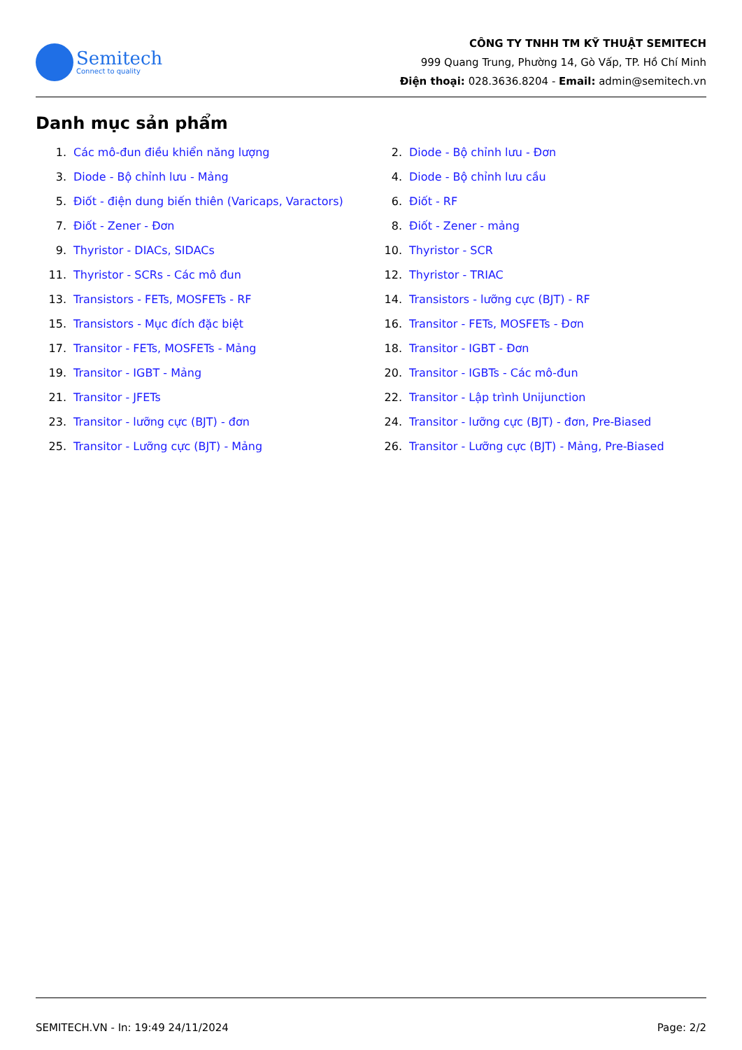Semitech
Connect to quality
CÔNG TY TNHH TM KỸ THUẬT SEMITECH
999 Quang Trung, Phường 14, Gò Vấp, TP. Hồ Chí Minh
Điện thoại: 028.3636.8204 - Email: admin@semitech.vn
Danh mục sản phẩm
1. Các mô-đun điều khiển năng lượng
2. Diode - Bộ chỉnh lưu - Đơn
3. Diode - Bộ chỉnh lưu - Mảng
4. Diode - Bộ chỉnh lưu cầu
5. Điốt - điện dung biến thiên (Varicaps, Varactors)
6. Điốt - RF
7. Điốt - Zener - Đơn
8. Điốt - Zener - mảng
9. Thyristor - DIACs, SIDACs
10. Thyristor - SCR
11. Thyristor - SCRs - Các mô đun
12. Thyristor - TRIAC
13. Transistors - FETs, MOSFETs - RF
14. Transistors - lưỡng cực (BJT) - RF
15. Transistors - Mục đích đặc biệt
16. Transitor - FETs, MOSFETs - Đơn
17. Transitor - FETs, MOSFETs - Mảng
18. Transitor - IGBT - Đơn
19. Transitor - IGBT - Mảng
20. Transitor - IGBTs - Các mô-đun
21. Transitor - JFETs
22. Transitor - Lập trình Unijunction
23. Transitor - lưỡng cực (BJT) - đơn
24. Transitor - lưỡng cực (BJT) - đơn, Pre-Biased
25. Transitor - Lưỡng cực (BJT) - Mảng
26. Transitor - Lưỡng cực (BJT) - Mảng, Pre-Biased
SEMITECH.VN - In: 19:49 24/11/2024 Page: 2/2